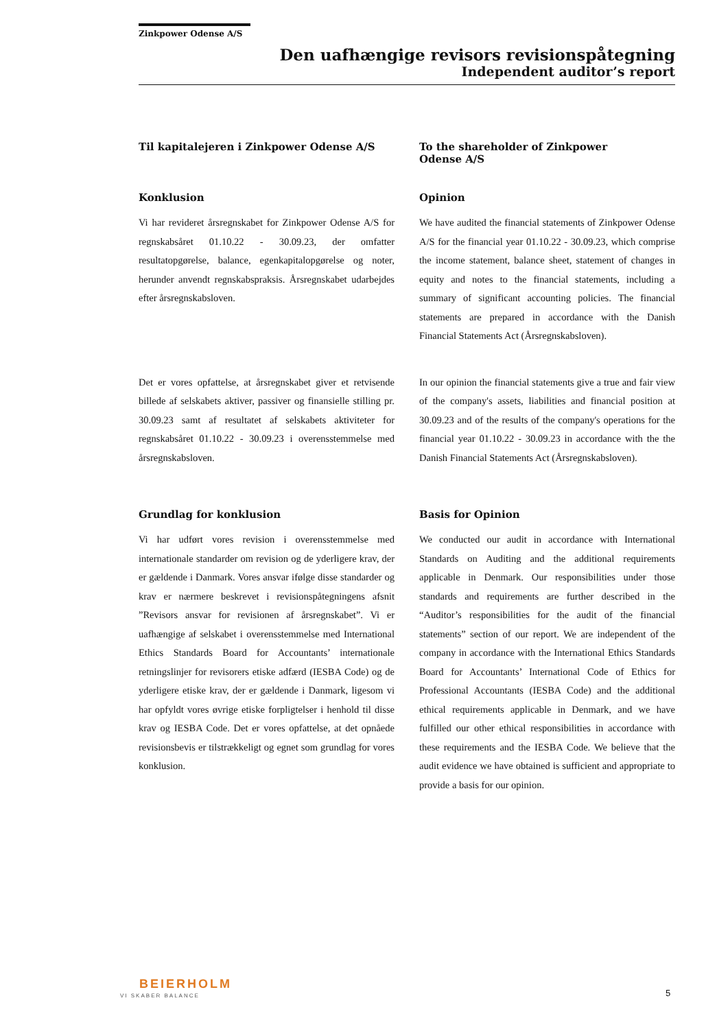Zinkpower Odense A/S
Den uafhængige revisors revisionspåtegning
Independent auditor’s report
Til kapitalejeren i Zinkpower Odense A/S
To the shareholder of Zinkpower
Odense A/S
Konklusion
Vi har revideret årsregnskabet for Zinkpower Odense A/S for regnskabsåret 01.10.22 - 30.09.23, der omfatter resultatopgørelse, balance, egenkapitalopgørelse og noter, herunder anvendt regnskabspraksis. Årsregnskabet udarbejdes efter årsregnskabsloven.
Opinion
We have audited the financial statements of Zinkpower Odense A/S for the financial year 01.10.22 - 30.09.23, which comprise the income statement, balance sheet, statement of changes in equity and notes to the financial statements, including a summary of significant accounting policies. The financial statements are prepared in accordance with the Danish Financial Statements Act (Årsregnskabsloven).
Det er vores opfattelse, at årsregnskabet giver et retvisende billede af selskabets aktiver, passiver og finansielle stilling pr. 30.09.23 samt af resultatet af selskabets aktiviteter for regnskabsåret 01.10.22 - 30.09.23 i overensstemmelse med årsregnskabsloven.
In our opinion the financial statements give a true and fair view of the company's assets, liabilities and financial position at 30.09.23 and of the results of the company's operations for the financial year 01.10.22 - 30.09.23 in accordance with the the Danish Financial Statements Act (Årsregnskabsloven).
Grundlag for konklusion
Vi har udført vores revision i overensstemmelse med internationale standarder om revision og de yderligere krav, der er gældende i Danmark. Vores ansvar ifølge disse standarder og krav er nærmere beskrevet i revisionspåtegningens afsnit ”Revisors ansvar for revisionen af årsregnskabet”. Vi er uafhængige af selskabet i overensstemmelse med International Ethics Standards Board for Accountants’ internationale retningslinjer for revisorers etiske adfærd (IESBA Code) og de yderligere etiske krav, der er gældende i Danmark, ligesom vi har opfyldt vores øvrige etiske forpligtelser i henhold til disse krav og IESBA Code. Det er vores opfattelse, at det opnåede revisionsbevis er tilstrækkeligt og egnet som grundlag for vores konklusion.
Basis for Opinion
We conducted our audit in accordance with International Standards on Auditing and the additional requirements applicable in Denmark. Our responsibilities under those standards and requirements are further described in the “Auditor’s responsibilities for the audit of the financial statements” section of our report. We are independent of the company in accordance with the International Ethics Standards Board for Accountants’ International Code of Ethics for Professional Accountants (IESBA Code) and the additional ethical requirements applicable in Denmark, and we have fulfilled our other ethical responsibilities in accordance with these requirements and the IESBA Code. We believe that the audit evidence we have obtained is sufficient and appropriate to provide a basis for our opinion.
BEIERHOLM
VI SKABER BALANCE 5